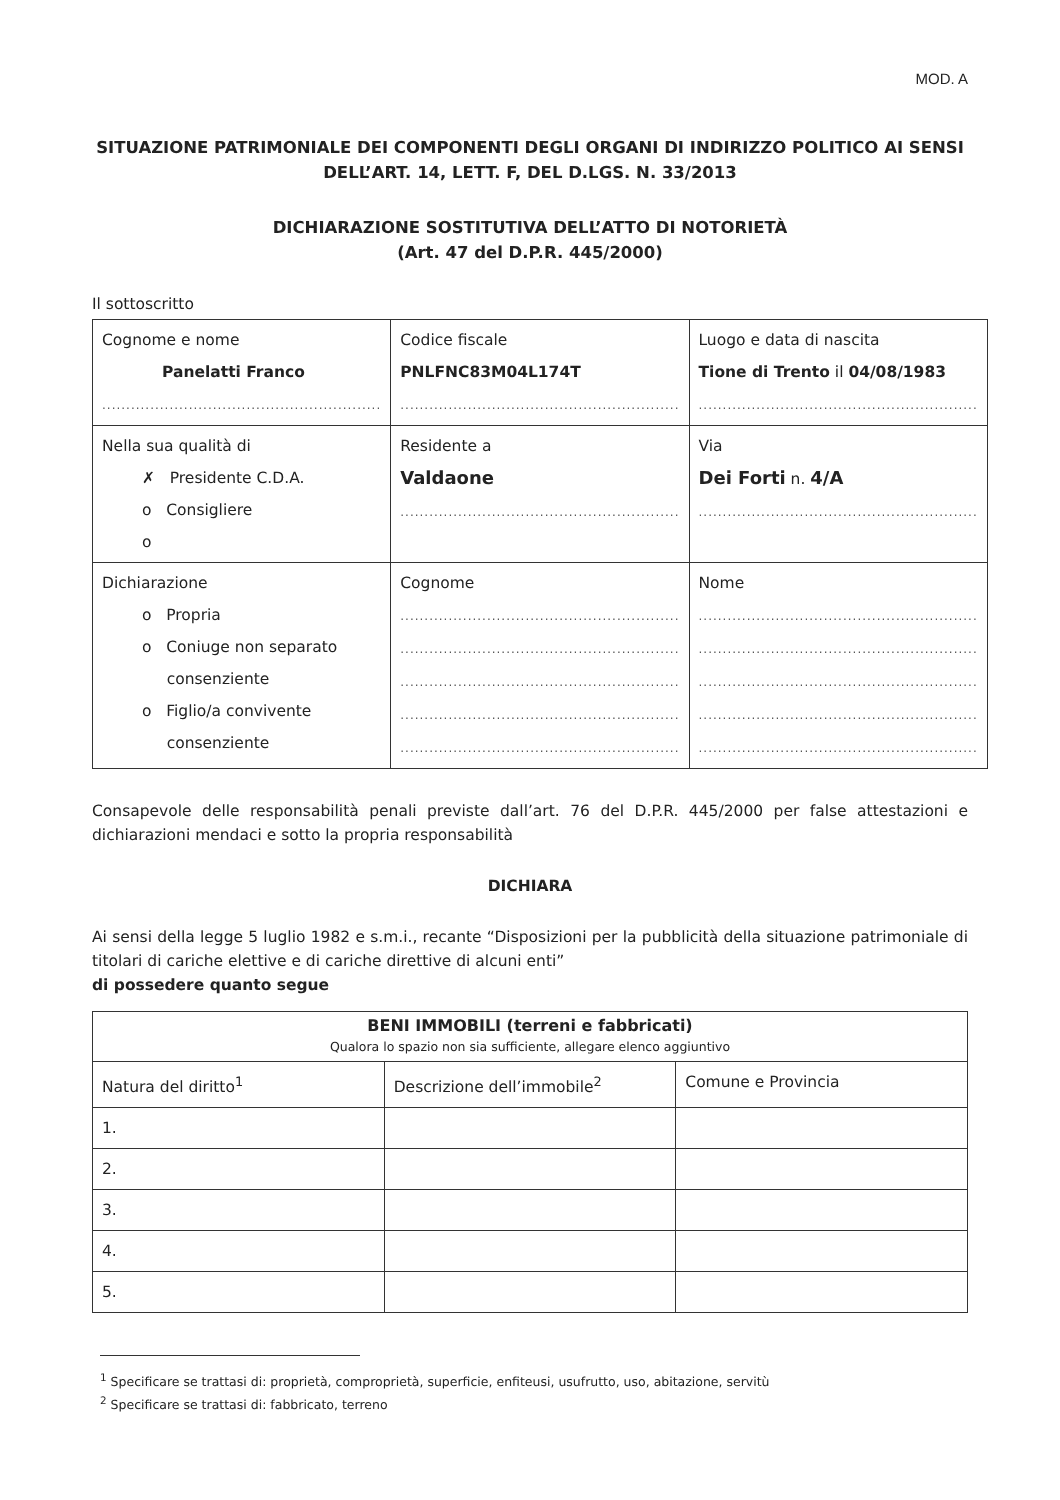MOD. A
SITUAZIONE PATRIMONIALE DEI COMPONENTI DEGLI ORGANI DI INDIRIZZO POLITICO AI SENSI DELL’ART. 14, LETT. F, DEL D.LGS. N. 33/2013
DICHIARAZIONE SOSTITUTIVA DELL’ATTO DI NOTORIETÀ
(Art. 47 del D.P.R. 445/2000)
Il sottoscritto
| Cognome e nome Panelatti Franco .......................................................... | Codice fiscale PNLFNC83M04L174T .......................................................... | Luogo e data di nascita Tione di Trento il 04/08/1983 .......................................................... |
| Nella sua qualità di ✗ Presidente C.D.A. o Consigliere o | Residente a Valdaone .......................................................... | Via Dei Forti n. 4/A .......................................................... |
| Dichiarazione o Propria o Coniuge non separato consenziente o Figlio/a convivente consenziente | Cognome .......................................................... .......................................................... .......................................................... .......................................................... .......................................................... | Nome .......................................................... .......................................................... .......................................................... .......................................................... .......................................................... |
Consapevole delle responsabilità penali previste dall’art. 76 del D.P.R. 445/2000 per false attestazioni e dichiarazioni mendaci e sotto la propria responsabilità
DICHIARA
Ai sensi della legge 5 luglio 1982 e s.m.i., recante “Disposizioni per la pubblicità della situazione patrimoniale di titolari di cariche elettive e di cariche direttive di alcuni enti”
di possedere quanto segue
| BENI IMMOBILI (terreni e fabbricati) Qualora lo spazio non sia sufficiente, allegare elenco aggiuntivo | | |
| Natura del diritto<sup>1</sup> | Descrizione dell’immobile<sup>2</sup> | Comune e Provincia |
| 1. | | |
| 2. | | |
| 3. | | |
| 4. | | |
| 5. | | |
<sup>1</sup> Specificare se trattasi di: proprietà, comproprietà, superficie, enfiteusi, usufrutto, uso, abitazione, servitù
<sup>2</sup> Specificare se trattasi di: fabbricato, terreno